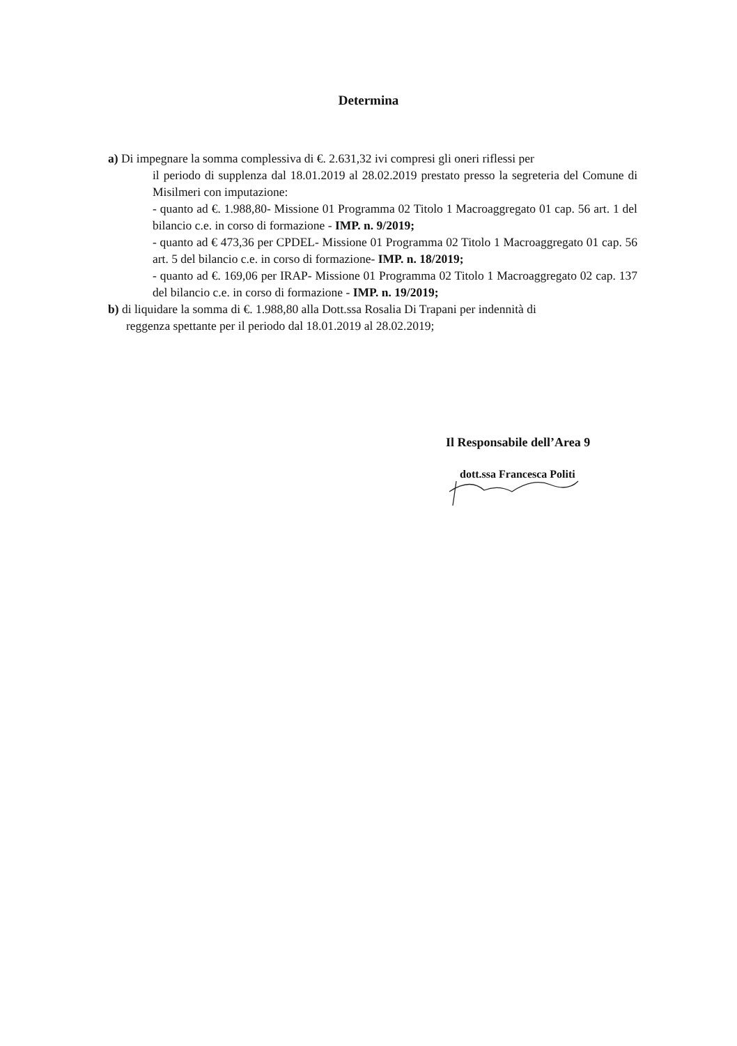Determina
a) Di impegnare la somma complessiva di €. 2.631,32 ivi compresi gli oneri riflessi per
il periodo di supplenza dal 18.01.2019 al 28.02.2019 prestato presso la segreteria del Comune di Misilmeri con imputazione:
- quanto ad €. 1.988,80- Missione 01 Programma 02 Titolo 1 Macroaggregato 01 cap. 56 art. 1 del bilancio c.e. in corso di formazione - IMP. n. 9/2019;
- quanto ad € 473,36 per CPDEL- Missione 01 Programma 02 Titolo 1 Macroaggregato 01 cap. 56 art. 5 del bilancio c.e. in corso di formazione- IMP. n. 18/2019;
- quanto ad €. 169,06 per IRAP- Missione 01 Programma 02 Titolo 1 Macroaggregato 02 cap. 137 del bilancio c.e. in corso di formazione - IMP. n. 19/2019;
b) di liquidare la somma di €. 1.988,80 alla Dott.ssa Rosalia Di Trapani per indennità di
reggenza spettante per il periodo dal 18.01.2019 al 28.02.2019;
Il Responsabile dell’Area 9
dott.ssa Francesca Politi